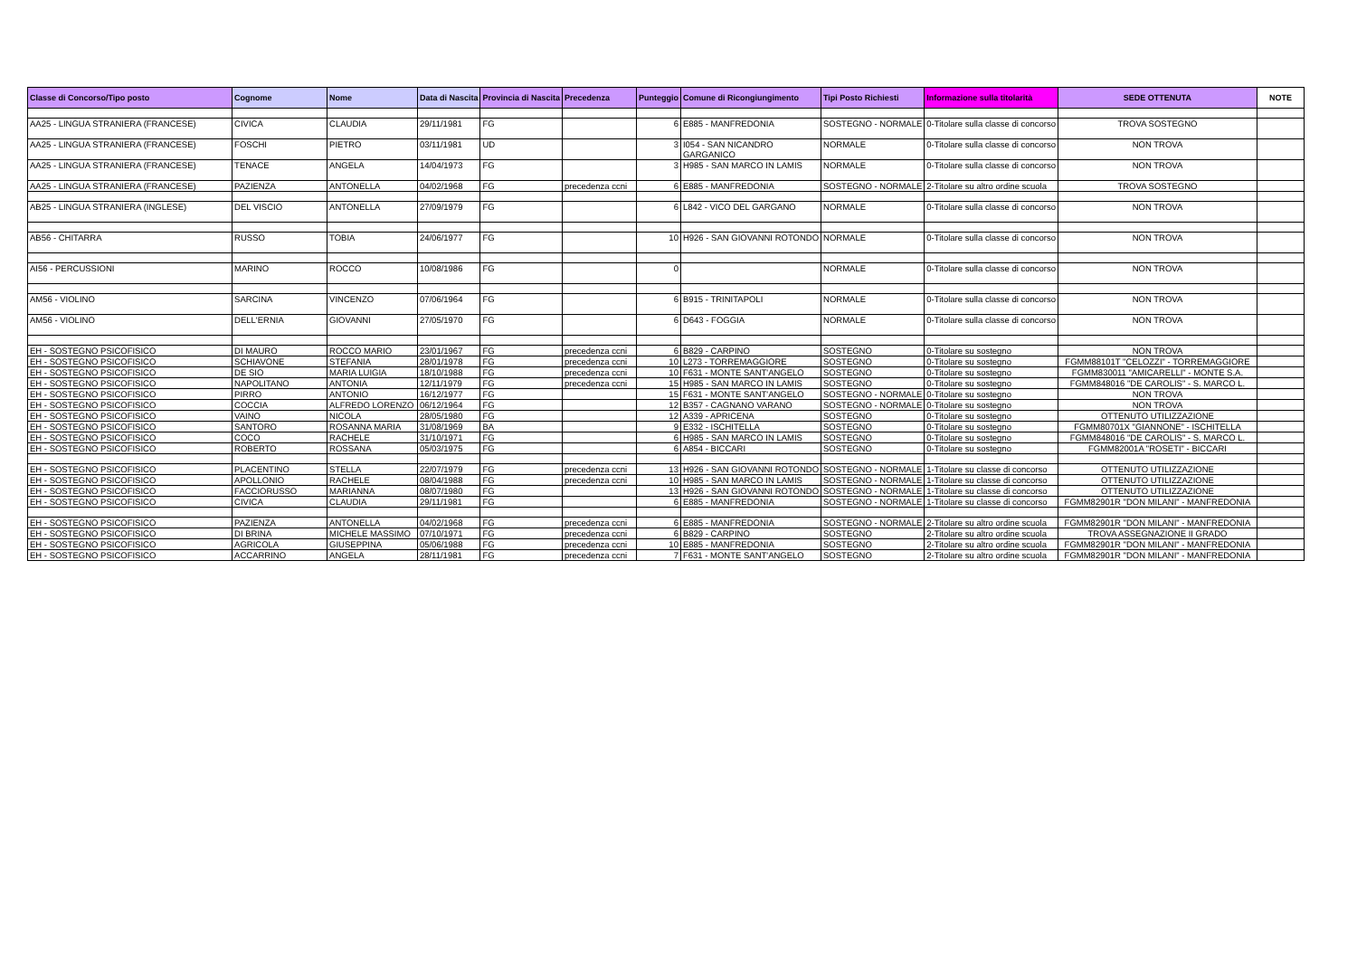| Classe di Concorso/Tipo posto | Cognome | Nome | Data di Nascita | Provincia di Nascita | Precedenza | Punteggio | Comune di Ricongiungimento | Tipi Posto Richiesti | Informazione sulla titolarità | SEDE OTTENUTA | NOTE |
| --- | --- | --- | --- | --- | --- | --- | --- | --- | --- | --- | --- |
| AA25 - LINGUA STRANIERA (FRANCESE) | CIVICA | CLAUDIA | 29/11/1981 | FG | | 6 | E885 - MANFREDONIA | SOSTEGNO - NORMALE | 0-Titolare sulla classe di concorso | TROVA SOSTEGNO | |
| AA25 - LINGUA STRANIERA (FRANCESE) | FOSCHI | PIETRO | 03/11/1981 | UD | | 3 | I054 - SAN NICANDRO GARGANICO | NORMALE | 0-Titolare sulla classe di concorso | NON TROVA | |
| AA25 - LINGUA STRANIERA (FRANCESE) | TENACE | ANGELA | 14/04/1973 | FG | | 3 | H985 - SAN MARCO IN LAMIS | NORMALE | 0-Titolare sulla classe di concorso | NON TROVA | |
| AA25 - LINGUA STRANIERA (FRANCESE) | PAZIENZA | ANTONELLA | 04/02/1968 | FG | precedenza ccni | 6 | E885 - MANFREDONIA | SOSTEGNO - NORMALE | 2-Titolare su altro ordine scuola | TROVA SOSTEGNO | |
| AB25 - LINGUA STRANIERA (INGLESE) | DEL VISCIO | ANTONELLA | 27/09/1979 | FG | | 6 | L842 - VICO DEL GARGANO | NORMALE | 0-Titolare sulla classe di concorso | NON TROVA | |
| AB56 - CHITARRA | RUSSO | TOBIA | 24/06/1977 | FG | | 10 | H926 - SAN GIOVANNI ROTONDO | NORMALE | 0-Titolare sulla classe di concorso | NON TROVA | |
| AI56 - PERCUSSIONI | MARINO | ROCCO | 10/08/1986 | FG | | 0 | | NORMALE | 0-Titolare sulla classe di concorso | NON TROVA | |
| AM56 - VIOLINO | SARCINA | VINCENZO | 07/06/1964 | FG | | 6 | B915 - TRINITAPOLI | NORMALE | 0-Titolare sulla classe di concorso | NON TROVA | |
| AM56 - VIOLINO | DELL'ERNIA | GIOVANNI | 27/05/1970 | FG | | 6 | D643 - FOGGIA | NORMALE | 0-Titolare sulla classe di concorso | NON TROVA | |
| EH - SOSTEGNO PSICOFISICO | DI MAURO | ROCCO MARIO | 23/01/1967 | FG | precedenza ccni | 6 | B829 - CARPINO | SOSTEGNO | 0-Titolare su sostegno | NON TROVA | |
| EH - SOSTEGNO PSICOFISICO | SCHIAVONE | STEFANIA | 28/01/1978 | FG | precedenza ccni | 10 | L273 - TORREMAGGIORE | SOSTEGNO | 0-Titolare su sostegno | FGMM88101T "CELOZZI" - TORREMAGGIORE | |
| EH - SOSTEGNO PSICOFISICO | DE SIO | MARIA LUIGIA | 18/10/1988 | FG | precedenza ccni | 10 | F631 - MONTE SANT'ANGELO | SOSTEGNO | 0-Titolare su sostegno | FGMM830011 "AMICARELLI" - MONTE S.A. | |
| EH - SOSTEGNO PSICOFISICO | NAPOLITANO | ANTONIA | 12/11/1979 | FG | precedenza ccni | 15 | H985 - SAN MARCO IN LAMIS | SOSTEGNO | 0-Titolare su sostegno | FGMM848016 "DE CAROLIS" - S. MARCO L. | |
| EH - SOSTEGNO PSICOFISICO | PIRRO | ANTONIO | 16/12/1977 | FG | | 15 | F631 - MONTE SANT'ANGELO | SOSTEGNO - NORMALE | 0-Titolare su sostegno | NON TROVA | |
| EH - SOSTEGNO PSICOFISICO | COCCIA | ALFREDO LORENZO | 06/12/1964 | FG | | 12 | B357 - CAGNANO VARANO | SOSTEGNO - NORMALE | 0-Titolare su sostegno | NON TROVA | |
| EH - SOSTEGNO PSICOFISICO | VAINO | NICOLA | 28/05/1980 | FG | | 12 | A339 - APRICENA | SOSTEGNO | 0-Titolare su sostegno | OTTENUTO UTILIZZAZIONE | |
| EH - SOSTEGNO PSICOFISICO | SANTORO | ROSANNA MARIA | 31/08/1969 | BA | | 9 | E332 - ISCHITELLA | SOSTEGNO | 0-Titolare su sostegno | FGMM80701X "GIANNONE" - ISCHITELLA | |
| EH - SOSTEGNO PSICOFISICO | COCO | RACHELE | 31/10/1971 | FG | | 6 | H985 - SAN MARCO IN LAMIS | SOSTEGNO | 0-Titolare su sostegno | FGMM848016 "DE CAROLIS" - S. MARCO L. | |
| EH - SOSTEGNO PSICOFISICO | ROBERTO | ROSSANA | 05/03/1975 | FG | | 6 | A854 - BICCARI | SOSTEGNO | 0-Titolare su sostegno | FGMM82001A "ROSETI" - BICCARI | |
| EH - SOSTEGNO PSICOFISICO | PLACENTINO | STELLA | 22/07/1979 | FG | precedenza ccni | 13 | H926 - SAN GIOVANNI ROTONDO | SOSTEGNO - NORMALE | 1-Titolare su classe di concorso | OTTENUTO UTILIZZAZIONE | |
| EH - SOSTEGNO PSICOFISICO | APOLLONIO | RACHELE | 08/04/1988 | FG | precedenza ccni | 10 | H985 - SAN MARCO IN LAMIS | SOSTEGNO - NORMALE | 1-Titolare su classe di concorso | OTTENUTO UTILIZZAZIONE | |
| EH - SOSTEGNO PSICOFISICO | FACCIORUSSO | MARIANNA | 08/07/1980 | FG | | 13 | H926 - SAN GIOVANNI ROTONDO | SOSTEGNO - NORMALE | 1-Titolare su classe di concorso | OTTENUTO UTILIZZAZIONE | |
| EH - SOSTEGNO PSICOFISICO | CIVICA | CLAUDIA | 29/11/1981 | FG | | 6 | E885 - MANFREDONIA | SOSTEGNO - NORMALE | 1-Titolare su classe di concorso | FGMM82901R "DON MILANI" - MANFREDONIA | |
| EH - SOSTEGNO PSICOFISICO | PAZIENZA | ANTONELLA | 04/02/1968 | FG | precedenza ccni | 6 | E885 - MANFREDONIA | SOSTEGNO - NORMALE | 2-Titolare su altro ordine scuola | FGMM82901R "DON MILANI" - MANFREDONIA | |
| EH - SOSTEGNO PSICOFISICO | DI BRINA | MICHELE MASSIMO | 07/10/1971 | FG | precedenza ccni | 6 | B829 - CARPINO | SOSTEGNO | 2-Titolare su altro ordine scuola | TROVA ASSEGNAZIONE II GRADO | |
| EH - SOSTEGNO PSICOFISICO | AGRICOLA | GIUSEPPINA | 05/06/1988 | FG | precedenza ccni | 10 | E885 - MANFREDONIA | SOSTEGNO | 2-Titolare su altro ordine scuola | FGMM82901R "DON MILANI" - MANFREDONIA | |
| EH - SOSTEGNO PSICOFISICO | ACCARRINO | ANGELA | 28/11/1981 | FG | precedenza ccni | 7 | F631 - MONTE SANT'ANGELO | SOSTEGNO | 2-Titolare su altro ordine scuola | FGMM82901R "DON MILANI" - MANFREDONIA | |